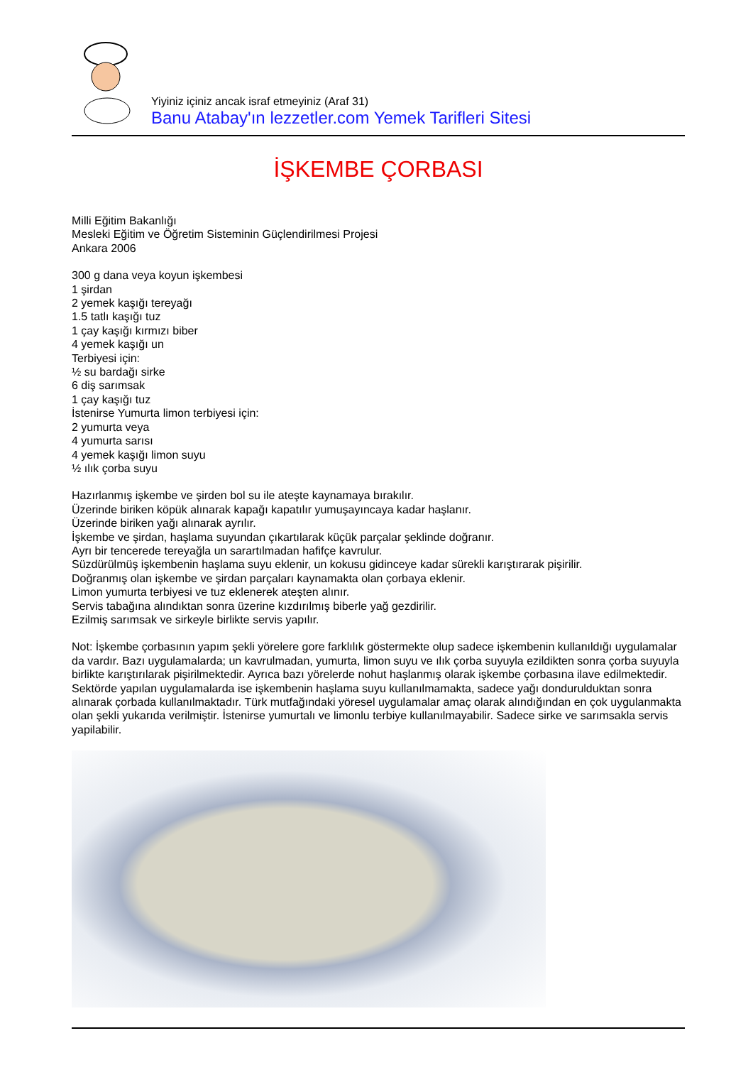Yiyiniz içiniz ancak israf etmeyiniz (Araf 31)
Banu Atabay'ın lezzetler.com Yemek Tarifleri Sitesi
İŞKEMBE ÇORBASI
Milli Eğitim Bakanlığı
Mesleki Eğitim ve Öğretim Sisteminin Güçlendirilmesi Projesi
Ankara 2006
300 g dana veya koyun işkembesi
1 şirdan
2 yemek kaşığı tereyağı
1.5 tatlı kaşığı tuz
1 çay kaşığı kırmızı biber
4 yemek kaşığı un
Terbiyesi için:
½ su bardağı sirke
6 diş sarımsak
1 çay kaşığı tuz
İstenirse Yumurta limon terbiyesi için:
2 yumurta veya
4 yumurta sarısı
4 yemek kaşığı limon suyu
½ ılık çorba suyu
Hazırlanmış işkembe ve şirden bol su ile ateşte kaynamaya bırakılır.
Üzerinde biriken köpük alınarak kapağı kapatılır yumuşayıncaya kadar haşlanır.
Üzerinde biriken yağı alınarak ayrılır.
İşkembe ve şirdan, haşlama suyundan çıkartılarak küçük parçalar şeklinde doğranır.
Ayrı bir tencerede tereyağla un sarartılmadan hafifçe kavrulur.
Süzdürülmüş işkembenin haşlama suyu eklenir, un kokusu gidinceye kadar sürekli karıştırarak pişirilir.
Doğranmış olan işkembe ve şirdan parçaları kaynamakta olan çorbaya eklenir.
Limon yumurta terbiyesi ve tuz eklenerek ateşten alınır.
Servis tabağına alındıktan sonra üzerine kızdırılmış biberle yağ gezdirilir.
Ezilmiş sarımsak ve sirkeyle birlikte servis yapılır.
Not: İşkembe çorbasının yapım şekli yörelere gore farklılık göstermekte olup sadece işkembenin kullanıldığı uygulamalar da vardır. Bazı uygulamalarda; un kavrulmadan, yumurta, limon suyu ve ılık çorba suyuyla ezildikten sonra çorba suyuyla birlikte karıştırılarak pişirilmektedir. Ayrıca bazı yörelerde nohut haşlanmış olarak işkembe çorbasına ilave edilmektedir. Sektörde yapılan uygulamalarda ise işkembenin haşlama suyu kullanılmamakta, sadece yağı dondurulduktan sonra alınarak çorbada kullanılmaktadır. Türk mutfağındaki yöresel uygulamalar amaç olarak alındığından en çok uygulanmakta olan şekli yukarıda verilmiştir. İstenirse yumurtalı ve limonlu terbiye kullanılmayabilir. Sadece sirke ve sarımsakla servis yapilabilir.